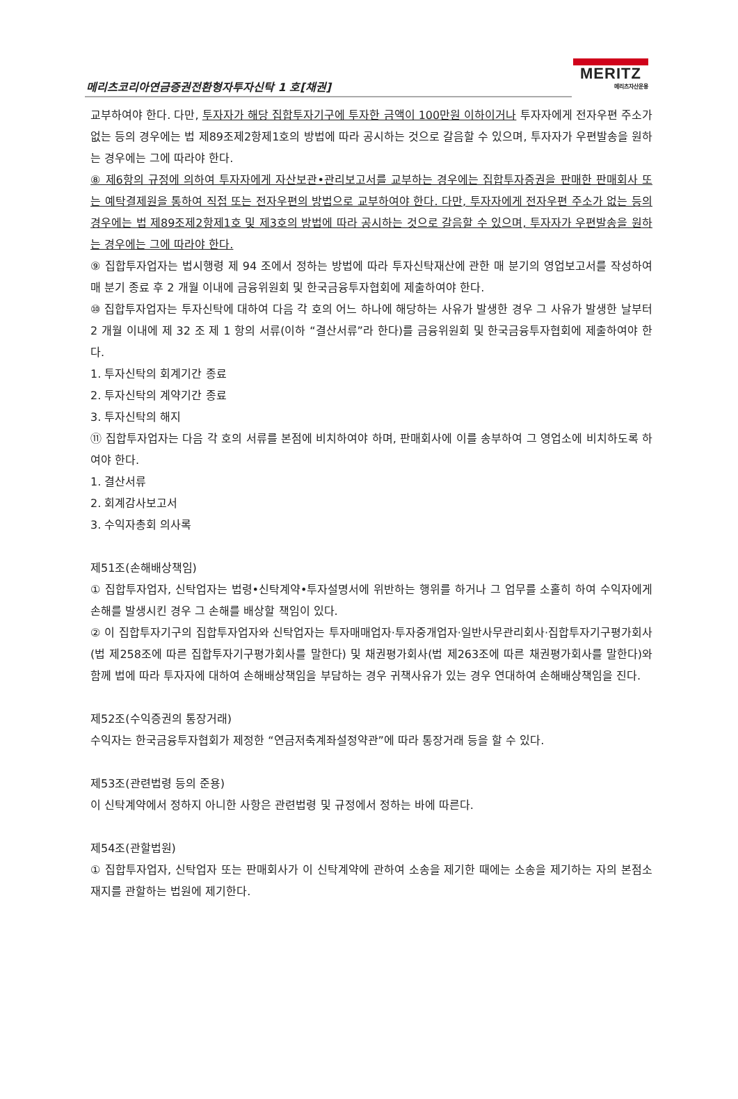메리츠코리아연금증권전환형자투자신탁 1 호[채권]
MERITZ
메리츠자산운용
교부하여야 한다. 다만, 투자자가 해당 집합투자기구에 투자한 금액이 100만원 이하이거나 투자자에게 전자우편 주소가 없는 등의 경우에는 법 제89조제2항제1호의 방법에 따라 공시하는 것으로 갈음할 수 있으며, 투자자가 우편발송을 원하는 경우에는 그에 따라야 한다.
⑧ 제6항의 규정에 의하여 투자자에게 자산보관•관리보고서를 교부하는 경우에는 집합투자증권을 판매한 판매회사 또는 예탁결제원을 통하여 직접 또는 전자우편의 방법으로 교부하여야 한다. 다만, 투자자에게 전자우편 주소가 없는 등의 경우에는 법 제89조제2항제1호 및 제3호의 방법에 따라 공시하는 것으로 갈음할 수 있으며, 투자자가 우편발송을 원하는 경우에는 그에 따라야 한다.
⑨ 집합투자업자는 법시행령 제 94 조에서 정하는 방법에 따라 투자신탁재산에 관한 매 분기의 영업보고서를 작성하여 매 분기 종료 후 2 개월 이내에 금융위원회 및 한국금융투자협회에 제출하여야 한다.
⑩ 집합투자업자는 투자신탁에 대하여 다음 각 호의 어느 하나에 해당하는 사유가 발생한 경우 그 사유가 발생한 날부터 2 개월 이내에 제 32 조 제 1 항의 서류(이하 “결산서류”라 한다)를 금융위원회 및 한국금융투자협회에 제출하여야 한다.
1. 투자신탁의 회계기간 종료
2. 투자신탁의 계약기간 종료
3. 투자신탁의 해지
⑪ 집합투자업자는 다음 각 호의 서류를 본점에 비치하여야 하며, 판매회사에 이를 송부하여 그 영업소에 비치하도록 하여야 한다.
1. 결산서류
2. 회계감사보고서
3. 수익자총회 의사록
제51조(손해배상책임)
① 집합투자업자, 신탁업자는 법령•신탁계약•투자설명서에 위반하는 행위를 하거나 그 업무를 소홀히 하여 수익자에게 손해를 발생시킨 경우 그 손해를 배상할 책임이 있다.
② 이 집합투자기구의 집합투자업자와 신탁업자는 투자매매업자·투자중개업자·일반사무관리회사·집합투자기구평가회사(법 제258조에 따른 집합투자기구평가회사를 말한다) 및 채권평가회사(법 제263조에 따른 채권평가회사를 말한다)와 함께 법에 따라 투자자에 대하여 손해배상책임을 부담하는 경우 귀책사유가 있는 경우 연대하여 손해배상책임을 진다.
제52조(수익증권의 통장거래)
수익자는 한국금융투자협회가 제정한 “연금저축계좌설정약관”에 따라 통장거래 등을 할 수 있다.
제53조(관련법령 등의 준용)
이 신탁계약에서 정하지 아니한 사항은 관련법령 및 규정에서 정하는 바에 따른다.
제54조(관할법원)
① 집합투자업자, 신탁업자 또는 판매회사가 이 신탁계약에 관하여 소송을 제기한 때에는 소송을 제기하는 자의 본점소재지를 관할하는 법원에 제기한다.